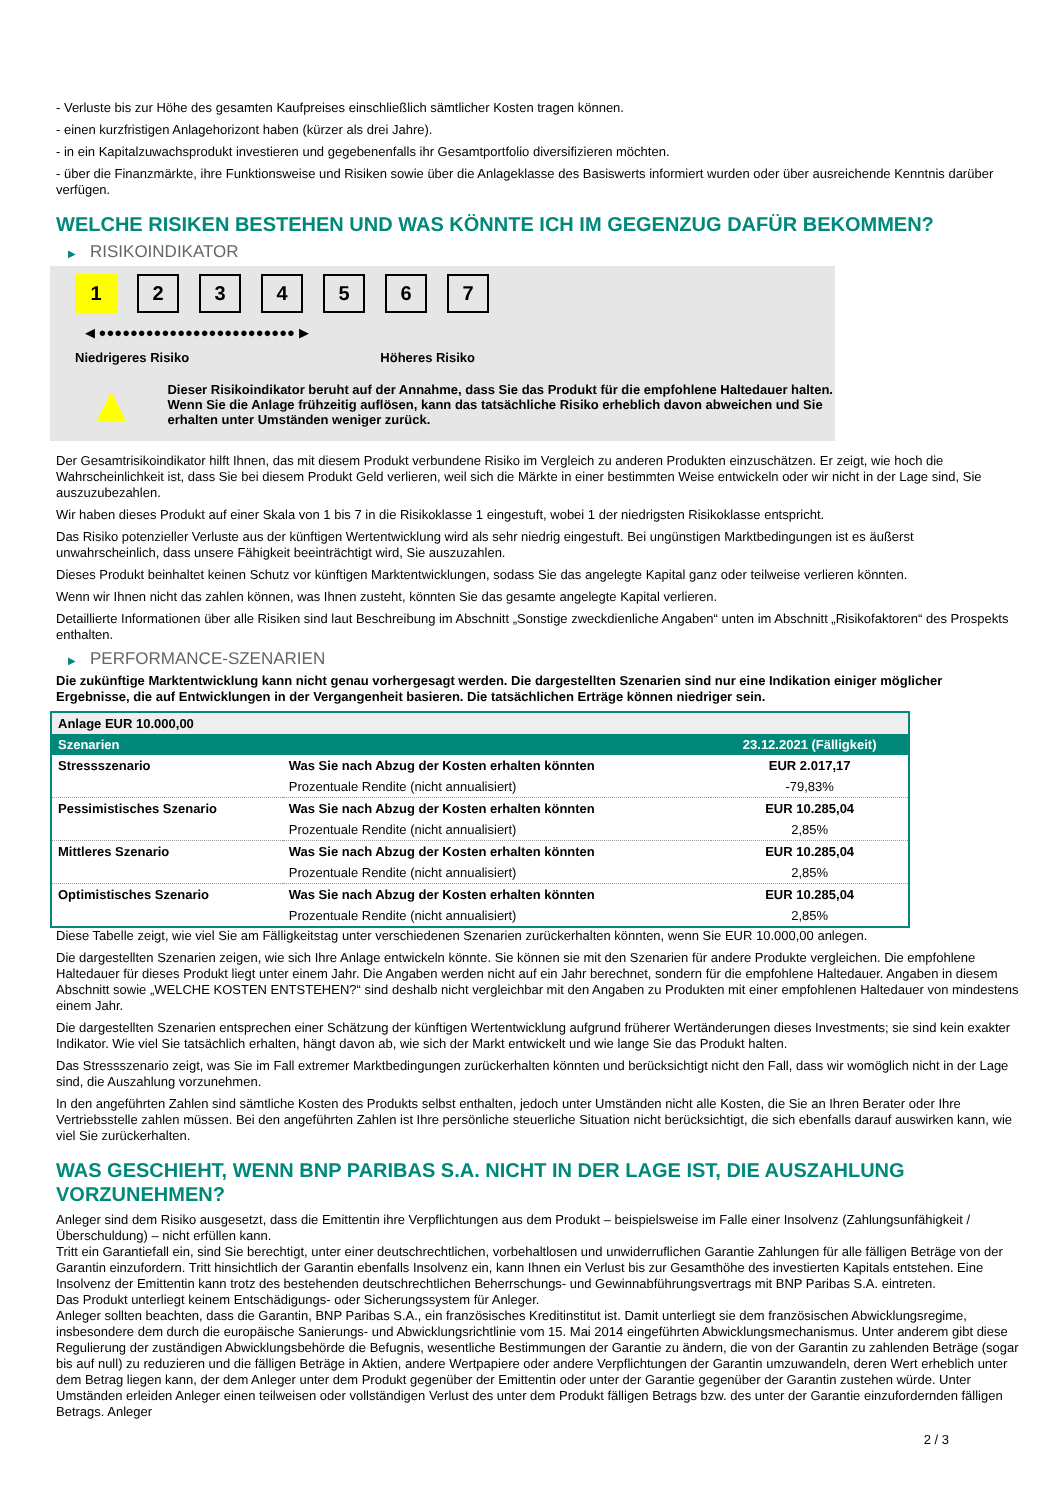- Verluste bis zur Höhe des gesamten Kaufpreises einschließlich sämtlicher Kosten tragen können.
- einen kurzfristigen Anlagehorizont haben (kürzer als drei Jahre).
- in ein Kapitalzuwachsprodukt investieren und gegebenenfalls ihr Gesamtportfolio diversifizieren möchten.
- über die Finanzmärkte, ihre Funktionsweise und Risiken sowie über die Anlageklasse des Basiswerts informiert wurden oder über ausreichende Kenntnis darüber verfügen.
WELCHE RISIKEN BESTEHEN UND WAS KÖNNTE ICH IM GEGENZUG DAFÜR BEKOMMEN?
▶ RISIKOINDIKATOR
1 2 3 4 5 6 7
◀ ●●●●●●●●●●●●●●●●●●●●●●●●● ▶
Niedrigeres Risiko Höheres Risiko
▲
Dieser Risikoindikator beruht auf der Annahme, dass Sie das Produkt für die empfohlene Haltedauer halten.
Wenn Sie die Anlage frühzeitig auflösen, kann das tatsächliche Risiko erheblich davon abweichen und Sie erhalten unter Umständen weniger zurück.
Der Gesamtrisikoindikator hilft Ihnen, das mit diesem Produkt verbundene Risiko im Vergleich zu anderen Produkten einzuschätzen. Er zeigt, wie hoch die Wahrscheinlichkeit ist, dass Sie bei diesem Produkt Geld verlieren, weil sich die Märkte in einer bestimmten Weise entwickeln oder wir nicht in der Lage sind, Sie auszuzubezahlen.
Wir haben dieses Produkt auf einer Skala von 1 bis 7 in die Risikoklasse 1 eingestuft, wobei 1 der niedrigsten Risikoklasse entspricht.
Das Risiko potenzieller Verluste aus der künftigen Wertentwicklung wird als sehr niedrig eingestuft. Bei ungünstigen Marktbedingungen ist es äußerst unwahrscheinlich, dass unsere Fähigkeit beeinträchtigt wird, Sie auszuzahlen.
Dieses Produkt beinhaltet keinen Schutz vor künftigen Marktentwicklungen, sodass Sie das angelegte Kapital ganz oder teilweise verlieren könnten.
Wenn wir Ihnen nicht das zahlen können, was Ihnen zusteht, könnten Sie das gesamte angelegte Kapital verlieren.
Detaillierte Informationen über alle Risiken sind laut Beschreibung im Abschnitt „Sonstige zweckdienliche Angaben“ unten im Abschnitt „Risikofaktoren“ des Prospekts enthalten.
▶ PERFORMANCE-SZENARIEN
Die zukünftige Marktentwicklung kann nicht genau vorhergesagt werden. Die dargestellten Szenarien sind nur eine Indikation einiger möglicher Ergebnisse, die auf Entwicklungen in der Vergangenheit basieren. Die tatsächlichen Erträge können niedriger sein.
| Anlage EUR 10.000,00 | | |
| --- | --- | --- |
| Szenarien | | 23.12.2021 (Fälligkeit) |
| Stressszenario | Was Sie nach Abzug der Kosten erhalten könnten | EUR 2.017,17 |
| | Prozentuale Rendite (nicht annualisiert) | -79,83% |
| Pessimistisches Szenario | Was Sie nach Abzug der Kosten erhalten könnten | EUR 10.285,04 |
| | Prozentuale Rendite (nicht annualisiert) | 2,85% |
| Mittleres Szenario | Was Sie nach Abzug der Kosten erhalten könnten | EUR 10.285,04 |
| | Prozentuale Rendite (nicht annualisiert) | 2,85% |
| Optimistisches Szenario | Was Sie nach Abzug der Kosten erhalten könnten | EUR 10.285,04 |
| | Prozentuale Rendite (nicht annualisiert) | 2,85% |
Diese Tabelle zeigt, wie viel Sie am Fälligkeitstag unter verschiedenen Szenarien zurückerhalten könnten, wenn Sie EUR 10.000,00 anlegen.
Die dargestellten Szenarien zeigen, wie sich Ihre Anlage entwickeln könnte. Sie können sie mit den Szenarien für andere Produkte vergleichen. Die empfohlene Haltedauer für dieses Produkt liegt unter einem Jahr. Die Angaben werden nicht auf ein Jahr berechnet, sondern für die empfohlene Haltedauer. Angaben in diesem Abschnitt sowie „WELCHE KOSTEN ENTSTEHEN?“ sind deshalb nicht vergleichbar mit den Angaben zu Produkten mit einer empfohlenen Haltedauer von mindestens einem Jahr.
Die dargestellten Szenarien entsprechen einer Schätzung der künftigen Wertentwicklung aufgrund früherer Wertänderungen dieses Investments; sie sind kein exakter Indikator. Wie viel Sie tatsächlich erhalten, hängt davon ab, wie sich der Markt entwickelt und wie lange Sie das Produkt halten.
Das Stressszenario zeigt, was Sie im Fall extremer Marktbedingungen zurückerhalten könnten und berücksichtigt nicht den Fall, dass wir womöglich nicht in der Lage sind, die Auszahlung vorzunehmen.
In den angeführten Zahlen sind sämtliche Kosten des Produkts selbst enthalten, jedoch unter Umständen nicht alle Kosten, die Sie an Ihren Berater oder Ihre Vertriebsstelle zahlen müssen. Bei den angeführten Zahlen ist Ihre persönliche steuerliche Situation nicht berücksichtigt, die sich ebenfalls darauf auswirken kann, wie viel Sie zurückerhalten.
WAS GESCHIEHT, WENN BNP PARIBAS S.A. NICHT IN DER LAGE IST, DIE AUSZAHLUNG VORZUNEHMEN?
Anleger sind dem Risiko ausgesetzt, dass die Emittentin ihre Verpflichtungen aus dem Produkt – beispielsweise im Falle einer Insolvenz (Zahlungsunfähigkeit / Überschuldung) – nicht erfüllen kann.
Tritt ein Garantiefall ein, sind Sie berechtigt, unter einer deutschrechtlichen, vorbehaltlosen und unwiderruflichen Garantie Zahlungen für alle fälligen Beträge von der Garantin einzufordern. Tritt hinsichtlich der Garantin ebenfalls Insolvenz ein, kann Ihnen ein Verlust bis zur Gesamthöhe des investierten Kapitals entstehen. Eine Insolvenz der Emittentin kann trotz des bestehenden deutschrechtlichen Beherrschungs- und Gewinnabführungsvertrags mit BNP Paribas S.A. eintreten.
Das Produkt unterliegt keinem Entschädigungs- oder Sicherungssystem für Anleger.
Anleger sollten beachten, dass die Garantin, BNP Paribas S.A., ein französisches Kreditinstitut ist. Damit unterliegt sie dem französischen Abwicklungsregime, insbesondere dem durch die europäische Sanierungs- und Abwicklungsrichtlinie vom 15. Mai 2014 eingeführten Abwicklungsmechanismus. Unter anderem gibt diese Regulierung der zuständigen Abwicklungsbehörde die Befugnis, wesentliche Bestimmungen der Garantie zu ändern, die von der Garantin zu zahlenden Beträge (sogar bis auf null) zu reduzieren und die fälligen Beträge in Aktien, andere Wertpapiere oder andere Verpflichtungen der Garantin umzuwandeln, deren Wert erheblich unter dem Betrag liegen kann, der dem Anleger unter dem Produkt gegenüber der Emittentin oder unter der Garantie gegenüber der Garantin zustehen würde. Unter Umständen erleiden Anleger einen teilweisen oder vollständigen Verlust des unter dem Produkt fälligen Betrags bzw. des unter der Garantie einzufordernden fälligen Betrags. Anleger
2 / 3